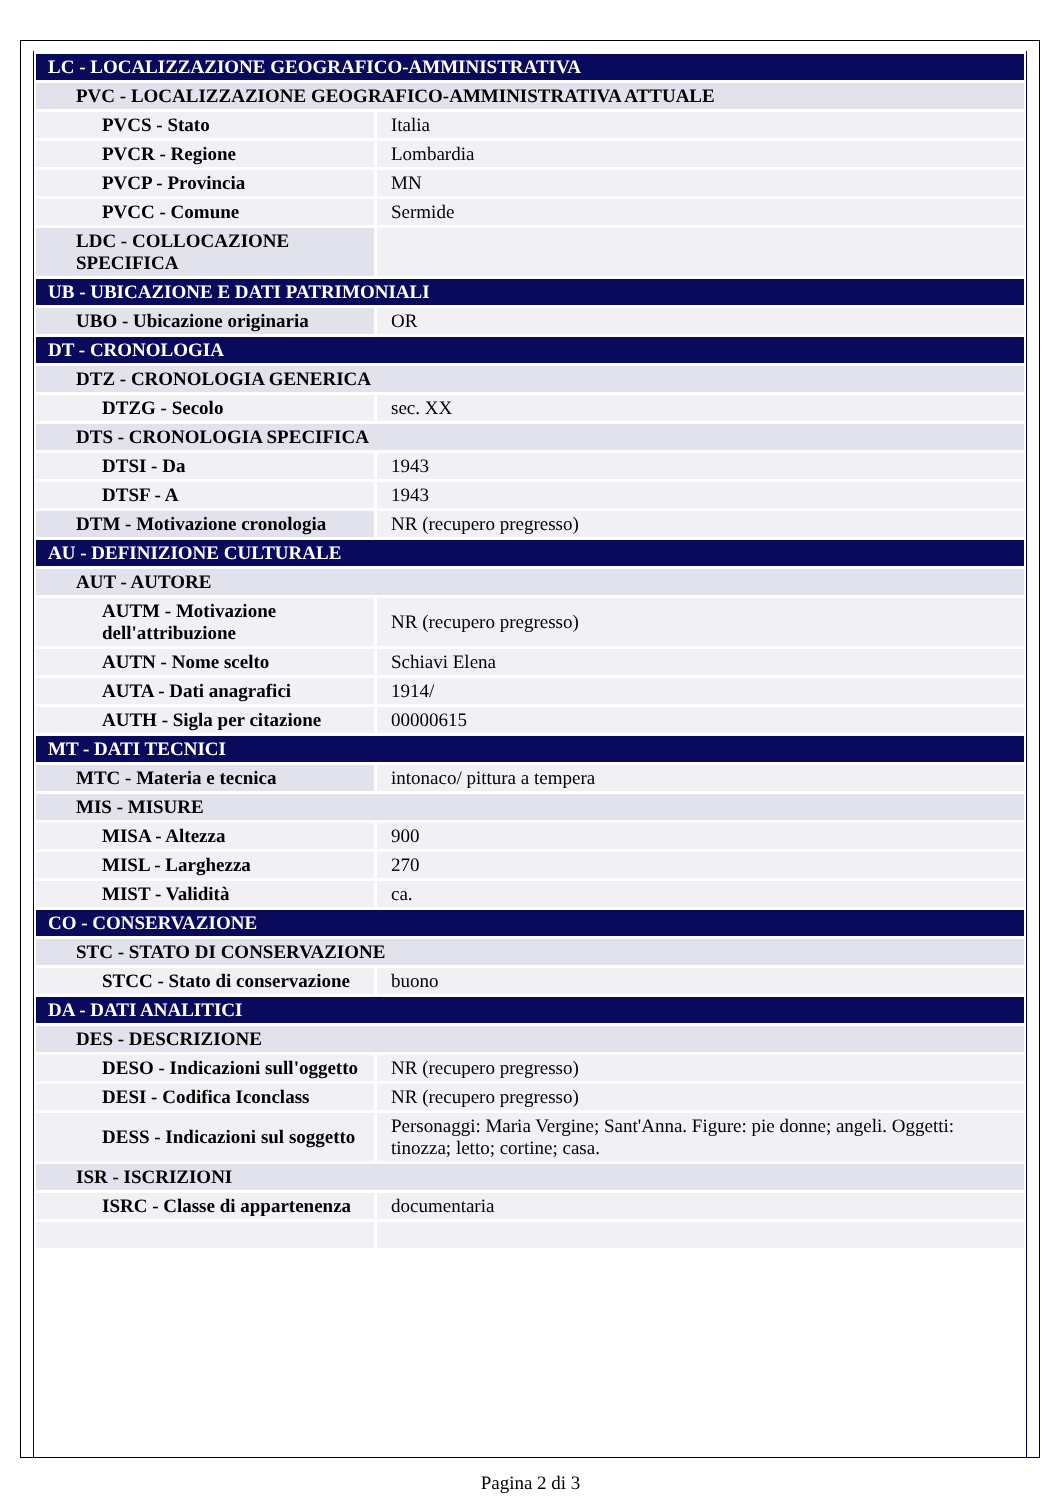| LC - LOCALIZZAZIONE GEOGRAFICO-AMMINISTRATIVA | |
| PVC - LOCALIZZAZIONE GEOGRAFICO-AMMINISTRATIVA ATTUALE | |
| PVCS - Stato | Italia |
| PVCR - Regione | Lombardia |
| PVCP - Provincia | MN |
| PVCC - Comune | Sermide |
| LDC - COLLOCAZIONE SPECIFICA | |
| UB - UBICAZIONE E DATI PATRIMONIALI | |
| UBO - Ubicazione originaria | OR |
| DT - CRONOLOGIA | |
| DTZ - CRONOLOGIA GENERICA | |
| DTZG - Secolo | sec. XX |
| DTS - CRONOLOGIA SPECIFICA | |
| DTSI - Da | 1943 |
| DTSF - A | 1943 |
| DTM - Motivazione cronologia | NR (recupero pregresso) |
| AU - DEFINIZIONE CULTURALE | |
| AUT - AUTORE | |
| AUTM - Motivazione dell'attribuzione | NR (recupero pregresso) |
| AUTN - Nome scelto | Schiavi Elena |
| AUTA - Dati anagrafici | 1914/ |
| AUTH - Sigla per citazione | 00000615 |
| MT - DATI TECNICI | |
| MTC - Materia e tecnica | intonaco/ pittura a tempera |
| MIS - MISURE | |
| MISA - Altezza | 900 |
| MISL - Larghezza | 270 |
| MIST - Validità | ca. |
| CO - CONSERVAZIONE | |
| STC - STATO DI CONSERVAZIONE | |
| STCC - Stato di conservazione | buono |
| DA - DATI ANALITICI | |
| DES - DESCRIZIONE | |
| DESO - Indicazioni sull'oggetto | NR (recupero pregresso) |
| DESI - Codifica Iconclass | NR (recupero pregresso) |
| DESS - Indicazioni sul soggetto | Personaggi: Maria Vergine; Sant'Anna. Figure: pie donne; angeli. Oggetti: tinozza; letto; cortine; casa. |
| ISR - ISCRIZIONI | |
| ISRC - Classe di appartenenza | documentaria |
Pagina 2 di 3